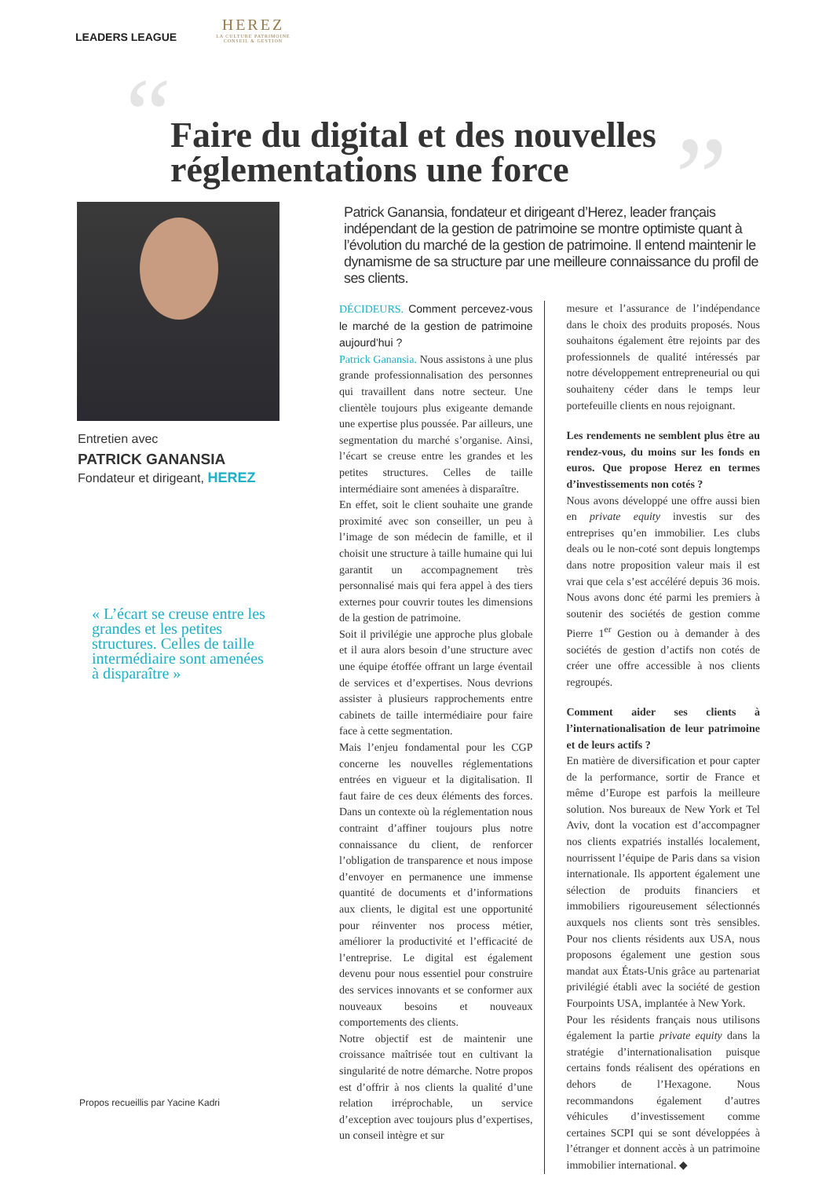LEADERS LEAGUE
HEREZ
LA CULTURE PATRIMOINE
CONSEIL & GESTION
“ ”
Faire du digital et des nouvelles réglementations une force
Entretien avec
PATRICK GANANSIA
Fondateur et dirigeant, HEREZ
« L’écart se creuse entre les grandes et les petites structures. Celles de taille intermédiaire sont amenées à disparaître »
Propos recueillis par Yacine Kadri
Patrick Ganansia, fondateur et dirigeant d’Herez, leader français indépendant de la gestion de patrimoine se montre optimiste quant à l’évolution du marché de la gestion de patrimoine. Il entend maintenir le dynamisme de sa structure par une meilleure connaissance du profil de ses clients.
DÉCIDEURS. Comment percevez-vous le marché de la gestion de patrimoine aujourd’hui ?
Patrick Ganansia. Nous assistons à une plus grande professionnalisation des personnes qui travaillent dans notre secteur. Une clientèle toujours plus exigeante demande une expertise plus poussée. Par ailleurs, une segmentation du marché s’organise. Ainsi, l’écart se creuse entre les grandes et les petites structures. Celles de taille intermédiaire sont amenées à disparaître.
En effet, soit le client souhaite une grande proximité avec son conseiller, un peu à l’image de son médecin de famille, et il choisit une structure à taille humaine qui lui garantit un accompagnement très personnalisé mais qui fera appel à des tiers externes pour couvrir toutes les dimensions de la gestion de patrimoine.
Soit il privilégie une approche plus globale et il aura alors besoin d’une structure avec une équipe étoffée offrant un large éventail de services et d’expertises. Nous devrions assister à plusieurs rapprochements entre cabinets de taille intermédiaire pour faire face à cette segmentation.
Mais l’enjeu fondamental pour les CGP concerne les nouvelles réglementations entrées en vigueur et la digitalisation. Il faut faire de ces deux éléments des forces. Dans un contexte où la réglementation nous contraint d’affiner toujours plus notre connaissance du client, de renforcer l’obligation de transparence et nous impose d’envoyer en permanence une immense quantité de documents et d’informations aux clients, le digital est une opportunité pour réinventer nos process métier, améliorer la productivité et l’efficacité de l’entreprise. Le digital est également devenu pour nous essentiel pour construire des services innovants et se conformer aux nouveaux besoins et nouveaux comportements des clients.
Notre objectif est de maintenir une croissance maîtrisée tout en cultivant la singularité de notre démarche. Notre propos est d’offrir à nos clients la qualité d’une relation irréprochable, un service d’exception avec toujours plus d’expertises, un conseil intègre et sur
mesure et l’assurance de l’indépendance dans le choix des produits proposés. Nous souhaitons également être rejoints par des professionnels de qualité intéressés par notre développement entrepreneurial ou qui souhaiteny céder dans le temps leur portefeuille clients en nous rejoignant.
Les rendements ne semblent plus être au rendez-vous, du moins sur les fonds en euros. Que propose Herez en termes d’investissements non cotés ?
Nous avons développé une offre aussi bien en private equity investis sur des entreprises qu’en immobilier. Les clubs deals ou le non-coté sont depuis longtemps dans notre proposition valeur mais il est vrai que cela s’est accéléré depuis 36 mois. Nous avons donc été parmi les premiers à soutenir des sociétés de gestion comme Pierre 1<sup>er</sup> Gestion ou à demander à des sociétés de gestion d’actifs non cotés de créer une offre accessible à nos clients regroupés.
Comment aider ses clients à l’internationalisation de leur patrimoine et de leurs actifs ?
En matière de diversification et pour capter de la performance, sortir de France et même d’Europe est parfois la meilleure solution. Nos bureaux de New York et Tel Aviv, dont la vocation est d’accompagner nos clients expatriés installés localement, nourrissent l’équipe de Paris dans sa vision internationale. Ils apportent également une sélection de produits financiers et immobiliers rigoureusement sélectionnés auxquels nos clients sont très sensibles. Pour nos clients résidents aux USA, nous proposons également une gestion sous mandat aux États-Unis grâce au partenariat privilégié établi avec la société de gestion Fourpoints USA, implantée à New York.
Pour les résidents français nous utilisons également la partie private equity dans la stratégie d’internationalisation puisque certains fonds réalisent des opérations en dehors de l’Hexagone. Nous recommandons également d’autres véhicules d’investissement comme certaines SCPI qui se sont développées à l’étranger et donnent accès à un patrimoine immobilier international. ◆